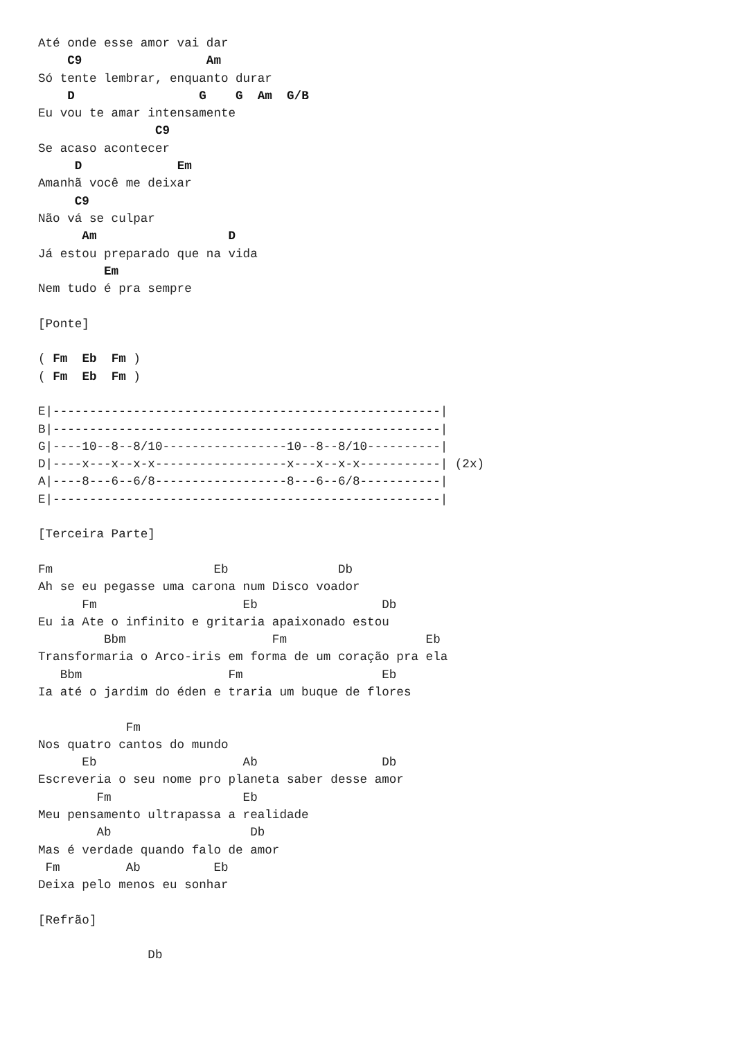Até onde esse amor vai dar
    C9                 Am
Só tente lembrar, enquanto durar
    D                 G    G  Am  G/B
Eu vou te amar intensamente
                C9
Se acaso acontecer
     D             Em
Amanhã você me deixar
     C9
Não vá se culpar
      Am                  D
Já estou preparado que na vida
         Em
Nem tudo é pra sempre

[Ponte]

( Fm  Eb  Fm )
( Fm  Eb  Fm )

E|-----------------------------------------------------|
B|-----------------------------------------------------|
G|----10--8--8/10-----------------10--8--8/10----------|
D|----x---x--x-x------------------x---x--x-x-----------| (2x)
A|----8---6--6/8------------------8---6--6/8-----------|
E|-----------------------------------------------------|

[Terceira Parte]

Fm                      Eb               Db
Ah se eu pegasse uma carona num Disco voador
      Fm                    Eb                 Db
Eu ia Ate o infinito e gritaria apaixonado estou
         Bbm                    Fm                   Eb
Transformaria o Arco-iris em forma de um coração pra ela
   Bbm                    Fm                   Eb
Ia até o jardim do éden e traria um buque de flores

            Fm
Nos quatro cantos do mundo
      Eb                    Ab                 Db
Escreveria o seu nome pro planeta saber desse amor
        Fm                  Eb
Meu pensamento ultrapassa a realidade
        Ab                   Db
Mas é verdade quando falo de amor
 Fm         Ab          Eb
Deixa pelo menos eu sonhar

[Refrão]

               Db